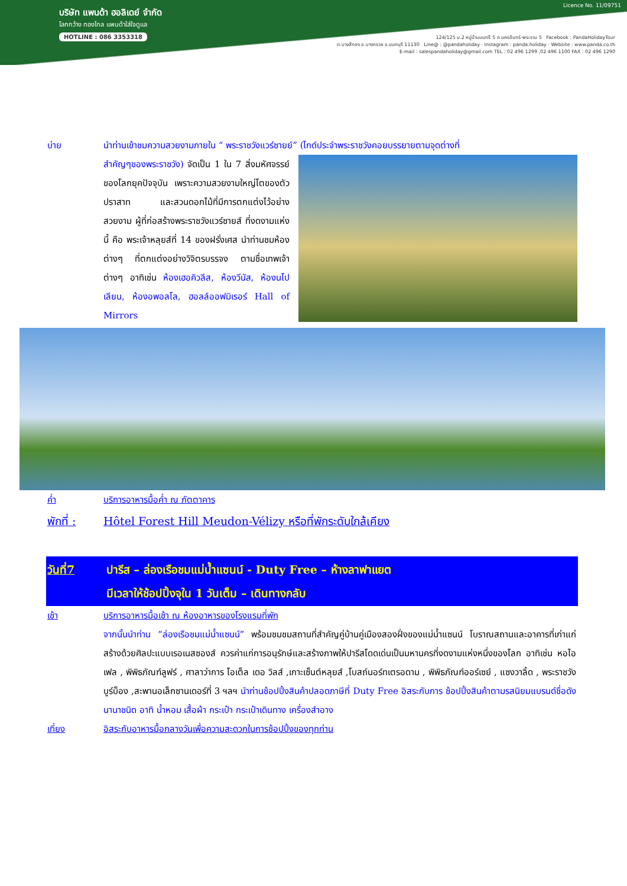บริษัท แพนด้า ฮอลิเดย์ จำกัด
โลกกว้าง ทองไกล แพนด้าใส่ใจดูแล
HOTLINE : 086 3353318
Licence No. 11/09751
124/125 ม.2 หมู่บ้านนนทรี 5 ถ.นครอินทร์-พระราม 5 Facebook : PandaHolidayTour
ต.บางสีทอง อ.บางกรวย จ.นนทบุรี 11130 Line@ : @pandaholiday · Instagram : panda.holiday · Website : www.panda.co.th
E-mail : salespandaholiday@gmail.com TEL : 02 496 1299 ,02 496 1100 FAX : 02 496 1290
บ่าย นำท่านเข้าชมความสวยงามภายใน “ พระราชวังแวร์ซายย์” (ไกด์ประจำพระราชวังคอยบรรยายตามจุดต่างที่
สำคัญๆของพระราชวัง) จัดเป็น 1 ใน 7 สิ่งมหัศจรรย์ของโลกยุคปัจจุบัน เพราะความสวยงามใหญ่โตของตัวปราสาท และสวนดอกไม้ที่มีการตกแต่งไว้อย่างสวยงาม ผู้ที่ก่อสร้างพระราชวังแวร์ซายส์ ที่งดงามแห่งนี้ คือ พระเจ้าหลุยส์ที่ 14 ของฝรั่งเศส นำท่านชมห้องต่างๆ ที่ตกแต่งอย่างวิจิตรบรรจง ตามชื่อเทพเจ้าต่างๆ อาทิเช่น ห้องเฮอคิวลีส, ห้องวีนัส, ห้องนโปเลียน, ห้องอพอลโล, ฮอลล์ออฟมิเรอร์ Hall of Mirrors
ค่ำ บริการอาหารมื้อค่ำ ณ ภัตตาคาร
พักที่ : Hôtel Forest Hill Meudon-Vélizy หรือที่พักระดับใกล้เคียง
วันที่7 ปารีส – ล่องเรือชมแม่น้ำแซนน์ - Duty Free – ห้างลาฟาแยต
มีเวลาให้ช้อปปิ้งจุใน 1 วันเต็ม – เดินทางกลับ
เช้า บริการอาหารมื้อเช้า ณ ห้องอาหารของโรงแรมที่พัก
จากนั้นนำท่าน “ล่องเรือชมแม่น้ำแซนน์” พร้อมชมชมสถานที่สำคัญคู่บ้านคู่เมืองสองฝั่งของแม่น้ำแซนน์ โบราณสถานและอาคารที่เก่าแก่สร้างด้วยศิลปะแบบเรอเนสซองส์ ควรค่าแก่การอนุรักษ์และสร้างภาพให้ปารีสโดดเด่นเป็นมหานครที่งดงามแห่งหนึ่งของโลก อาทิเช่น หอไอเฟล , พิพิธภัณฑ์ลูฟร์ , ศาลาว่าการ โอเต็ล เดอ วิลส์ ,เกาะเซ็นต์หลุยส์ ,โบสถ์นอร์ทเตรอดาม , พิพิธภัณฑ์ออร์เซย์ , แซงวาลิ้ด , พระราชวังบูร์บ็อง ,สะพานอเล็กซานเดอร์ที่ 3 ฯลฯ นำท่านช้อปปิ้งสินค้าปลอดภาษีที่ Duty Free อิสระกับการ ช้อปปิ้งสินค้าตามรสนิยมแบรนด์ชื่อดังนานาชนิด อาทิ น้ำหอม เสื้อผ้า กระเป๋า กระเป๋าเดินทาง เครื่องสำอาง
เที่ยง อิสระกับอาหารมื้อกลางวันเพื่อความสะดวกในการช้อปปิ้งของทุกท่าน